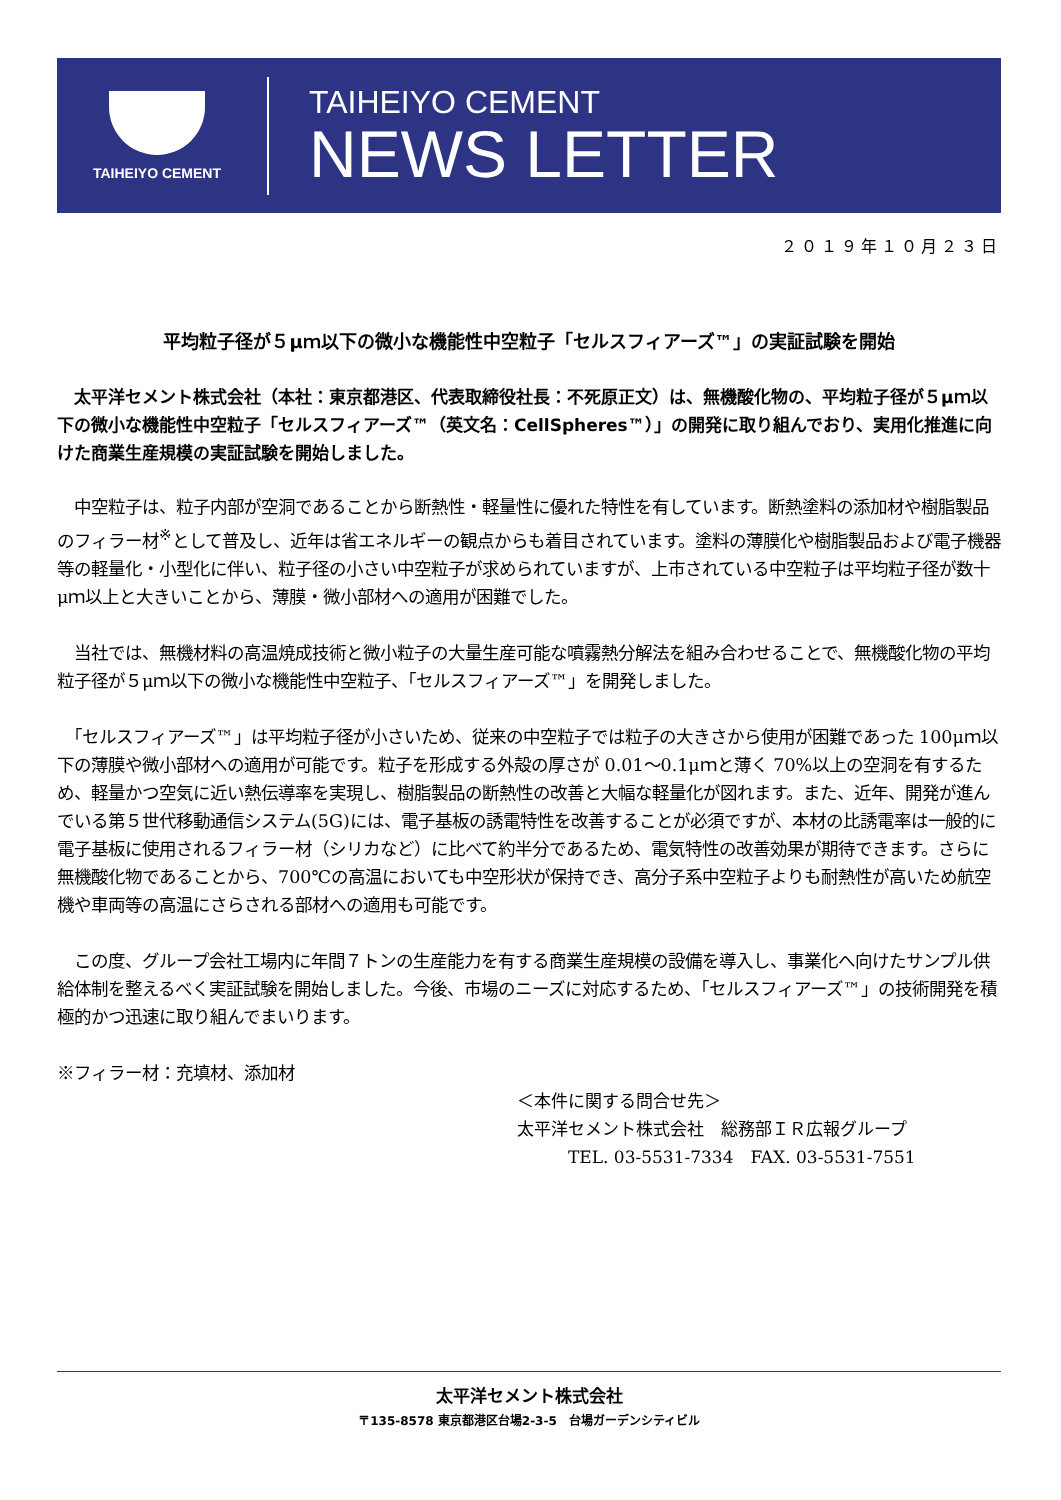TAIHEIYO CEMENT
TAIHEIYO CEMENT
NEWS LETTER
２０１９年１０月２３日
平均粒子径が５μｍ以下の微小な機能性中空粒子「セルスフィアーズ™」の実証試験を開始
　太平洋セメント株式会社（本社：東京都港区、代表取締役社長：不死原正文）は、無機酸化物の、平均粒子径が５μｍ以下の微小な機能性中空粒子「セルスフィアーズ™（英文名：CellSpheres™）」の開発に取り組んでおり、実用化推進に向けた商業生産規模の実証試験を開始しました。
　中空粒子は、粒子内部が空洞であることから断熱性・軽量性に優れた特性を有しています。断熱塗料の添加材や樹脂製品のフィラー材<sup>※</sup>として普及し、近年は省エネルギーの観点からも着目されています。塗料の薄膜化や樹脂製品および電子機器等の軽量化・小型化に伴い、粒子径の小さい中空粒子が求められていますが、上市されている中空粒子は平均粒子径が数十μｍ以上と大きいことから、薄膜・微小部材への適用が困難でした。
　当社では、無機材料の高温焼成技術と微小粒子の大量生産可能な噴霧熱分解法を組み合わせることで、無機酸化物の平均粒子径が５μｍ以下の微小な機能性中空粒子、「セルスフィアーズ™」を開発しました。
　「セルスフィアーズ™」は平均粒子径が小さいため、従来の中空粒子では粒子の大きさから使用が困難であった 100μｍ以下の薄膜や微小部材への適用が可能です。粒子を形成する外殻の厚さが 0.01～0.1μｍと薄く 70%以上の空洞を有するため、軽量かつ空気に近い熱伝導率を実現し、樹脂製品の断熱性の改善と大幅な軽量化が図れます。また、近年、開発が進んでいる第５世代移動通信システム(5G)には、電子基板の誘電特性を改善することが必須ですが、本材の比誘電率は一般的に電子基板に使用されるフィラー材（シリカなど）に比べて約半分であるため、電気特性の改善効果が期待できます。さらに無機酸化物であることから、700℃の高温においても中空形状が保持でき、高分子系中空粒子よりも耐熱性が高いため航空機や車両等の高温にさらされる部材への適用も可能です。
　この度、グループ会社工場内に年間７トンの生産能力を有する商業生産規模の設備を導入し、事業化へ向けたサンプル供給体制を整えるべく実証試験を開始しました。今後、市場のニーズに対応するため、「セルスフィアーズ™」の技術開発を積極的かつ迅速に取り組んでまいります。
※フィラー材：充填材、添加材
＜本件に関する問合せ先＞
太平洋セメント株式会社　総務部ＩＲ広報グループ
　　　TEL. 03-5531-7334　FAX. 03-5531-7551
太平洋セメント株式会社
〒135-8578 東京都港区台場2-3-5　台場ガーデンシティビル